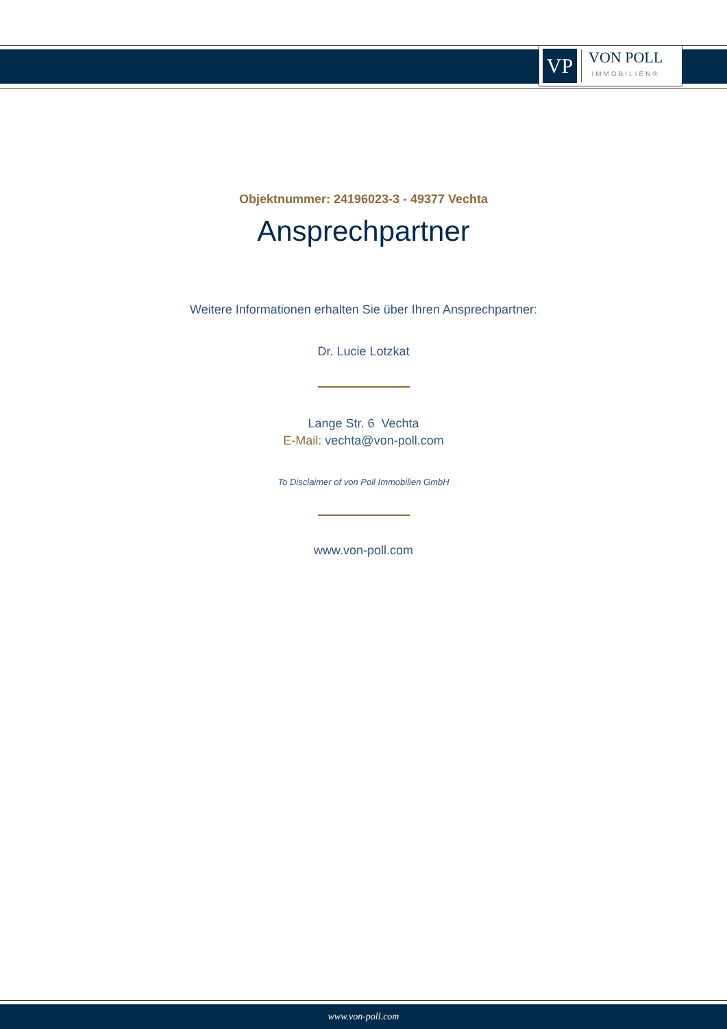VP
VON POLL
IMMOBILIEN®
Objektnummer: 24196023-3 - 49377 Vechta
Ansprechpartner
Weitere Informationen erhalten Sie über Ihren Ansprechpartner:
Dr. Lucie Lotzkat
Lange Str. 6 Vechta
E-Mail: vechta@von-poll.com
To Disclaimer of von Poll Immobilien GmbH
www.von-poll.com
www.von-poll.com